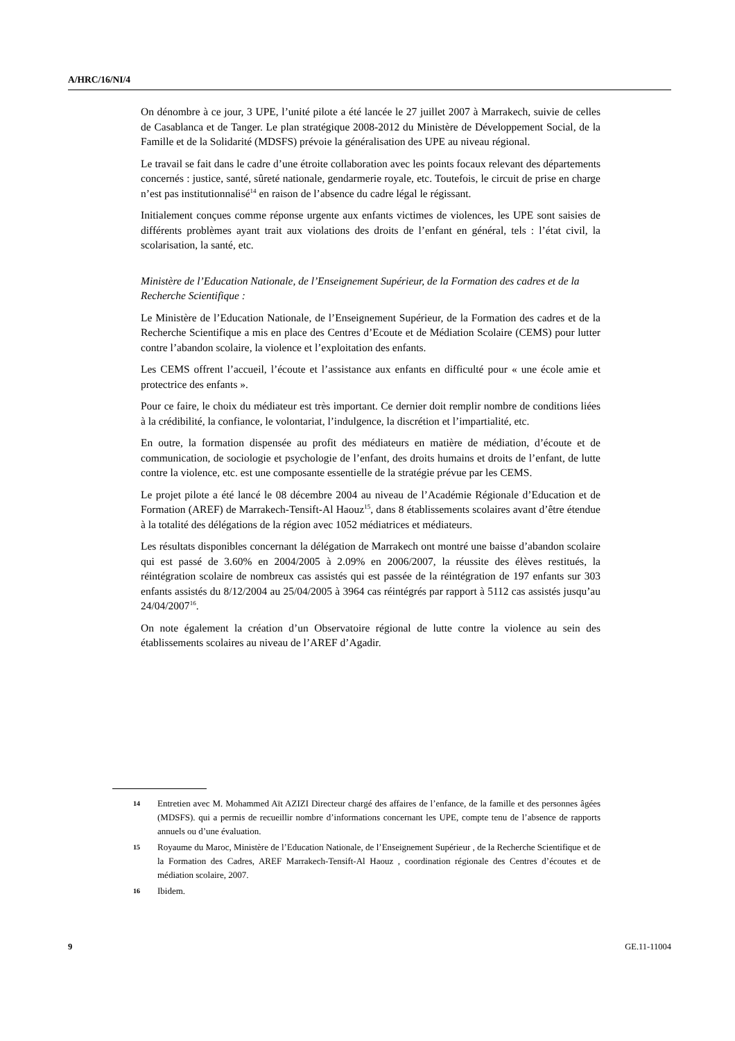A/HRC/16/NI/4
On dénombre à ce jour, 3 UPE, l’unité pilote a été lancée le 27 juillet 2007 à Marrakech, suivie de celles de Casablanca et de Tanger. Le plan stratégique 2008-2012 du Ministère de Développement Social, de la Famille et de la Solidarité (MDSFS) prévoie la généralisation des UPE au niveau régional.
Le travail se fait dans le cadre d’une étroite collaboration avec les points focaux relevant des départements concernés : justice, santé, sûreté nationale, gendarmerie royale, etc. Toutefois, le circuit de prise en charge n’est pas institutionnalisé<sup>14</sup> en raison de l’absence du cadre légal le régissant.
Initialement conçues comme réponse urgente aux enfants victimes de violences, les UPE sont saisies de différents problèmes ayant trait aux violations des droits de l’enfant en général, tels : l’état civil, la scolarisation, la santé, etc.
Ministère de l’Education Nationale, de l’Enseignement Supérieur, de la Formation des cadres et de la Recherche Scientifique :
Le Ministère de l’Education Nationale, de l’Enseignement Supérieur, de la Formation des cadres et de la Recherche Scientifique a mis en place des Centres d’Ecoute et de Médiation Scolaire (CEMS) pour lutter contre l’abandon scolaire, la violence et l’exploitation des enfants.
Les CEMS offrent l’accueil, l’écoute et l’assistance aux enfants en difficulté pour « une école amie et protectrice des enfants ».
Pour ce faire, le choix du médiateur est très important. Ce dernier doit remplir nombre de conditions liées à la crédibilité, la confiance, le volontariat, l’indulgence, la discrétion et l’impartialité, etc.
En outre, la formation dispensée au profit des médiateurs en matière de médiation, d’écoute et de communication, de sociologie et psychologie de l’enfant, des droits humains et droits de l’enfant, de lutte contre la violence, etc. est une composante essentielle de la stratégie prévue par les CEMS.
Le projet pilote a été lancé le 08 décembre 2004 au niveau de l’Académie Régionale d’Education et de Formation (AREF) de Marrakech-Tensift-Al Haouz<sup>15</sup>, dans 8 établissements scolaires avant d’être étendue à la totalité des délégations de la région avec 1052 médiatrices et médiateurs.
Les résultats disponibles concernant la délégation de Marrakech ont montré une baisse d’abandon scolaire qui est passé de 3.60% en 2004/2005 à 2.09% en 2006/2007, la réussite des élèves restitués, la réintégration scolaire de nombreux cas assistés qui est passée de la réintégration de 197 enfants sur 303 enfants assistés du 8/12/2004 au 25/04/2005 à 3964 cas réintégrés par rapport à 5112 cas assistés jusqu’au 24/04/2007<sup>16</sup>.
On note également la création d’un Observatoire régional de lutte contre la violence au sein des établissements scolaires au niveau de l’AREF d’Agadir.
14 Entretien avec M. Mohammed Aït AZIZI Directeur chargé des affaires de l’enfance, de la famille et des personnes âgées (MDSFS). qui a permis de recueillir nombre d’informations concernant les UPE, compte tenu de l’absence de rapports annuels ou d’une évaluation.
15 Royaume du Maroc, Ministère de l’Education Nationale, de l’Enseignement Supérieur , de la Recherche Scientifique et de la Formation des Cadres, AREF Marrakech-Tensift-Al Haouz , coordination régionale des Centres d’écoutes et de médiation scolaire, 2007.
16 Ibidem.
9 GE.11-11004